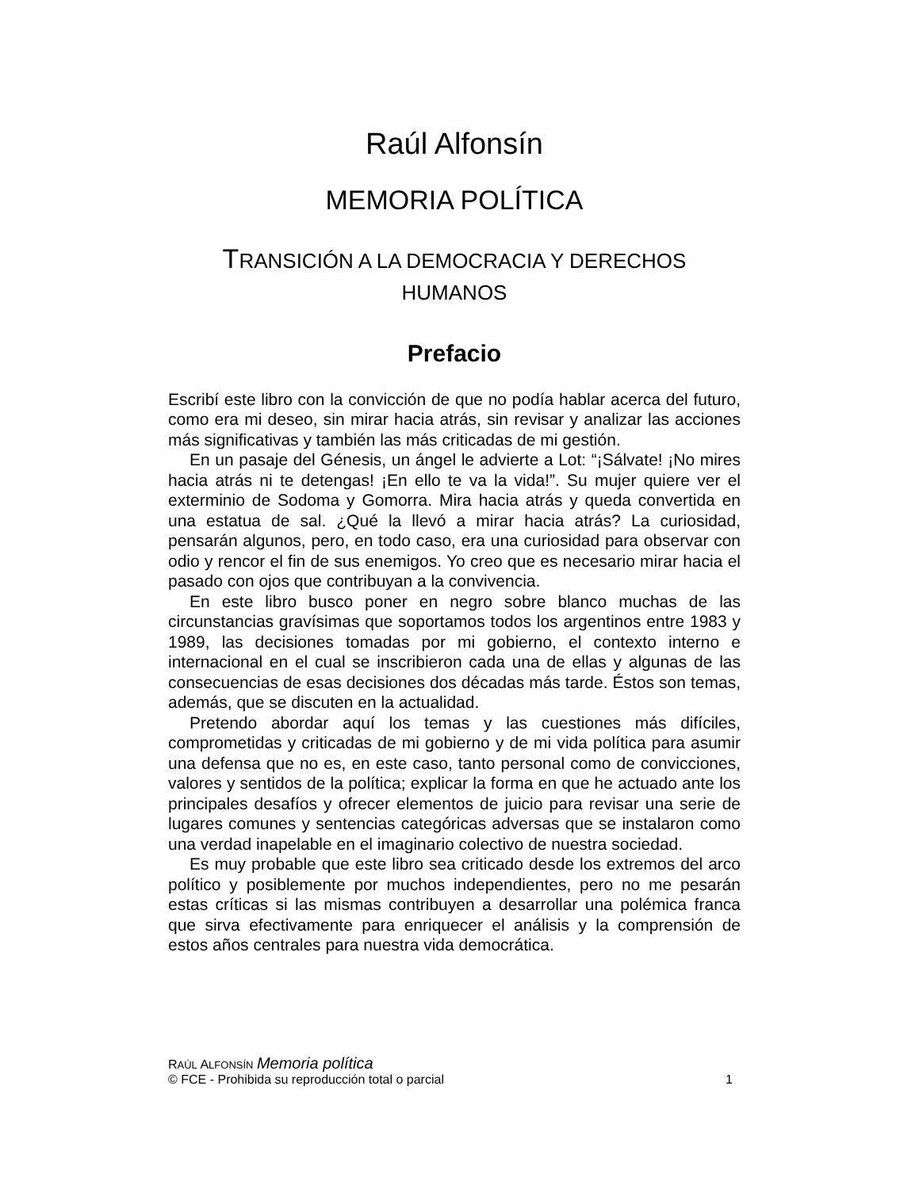Raúl Alfonsín
MEMORIA POLÍTICA
TRANSICIÓN A LA DEMOCRACIA Y DERECHOS
HUMANOS
Prefacio
Escribí este libro con la convicción de que no podía hablar acerca del futuro, como era mi deseo, sin mirar hacia atrás, sin revisar y analizar las acciones más significativas y también las más criticadas de mi gestión.
En un pasaje del Génesis, un ángel le advierte a Lot: “¡Sálvate! ¡No mires hacia atrás ni te detengas! ¡En ello te va la vida!”. Su mujer quiere ver el exterminio de Sodoma y Gomorra. Mira hacia atrás y queda convertida en una estatua de sal. ¿Qué la llevó a mirar hacia atrás? La curiosidad, pensarán algunos, pero, en todo caso, era una curiosidad para observar con odio y rencor el fin de sus enemigos. Yo creo que es necesario mirar hacia el pasado con ojos que contribuyan a la convivencia.
En este libro busco poner en negro sobre blanco muchas de las circunstancias gravísimas que soportamos todos los argentinos entre 1983 y 1989, las decisiones tomadas por mi gobierno, el contexto interno e internacional en el cual se inscribieron cada una de ellas y algunas de las consecuencias de esas decisiones dos décadas más tarde. Éstos son temas, además, que se discuten en la actualidad.
Pretendo abordar aquí los temas y las cuestiones más difíciles, comprometidas y criticadas de mi gobierno y de mi vida política para asumir una defensa que no es, en este caso, tanto personal como de convicciones, valores y sentidos de la política; explicar la forma en que he actuado ante los principales desafíos y ofrecer elementos de juicio para revisar una serie de lugares comunes y sentencias categóricas adversas que se instalaron como una verdad inapelable en el imaginario colectivo de nuestra sociedad.
Es muy probable que este libro sea criticado desde los extremos del arco político y posiblemente por muchos independientes, pero no me pesarán estas críticas si las mismas contribuyen a desarrollar una polémica franca que sirva efectivamente para enriquecer el análisis y la comprensión de estos años centrales para nuestra vida democrática.
RAÚL ALFONSÍN Memoria política
© FCE - Prohibida su reproducción total o parcial 1